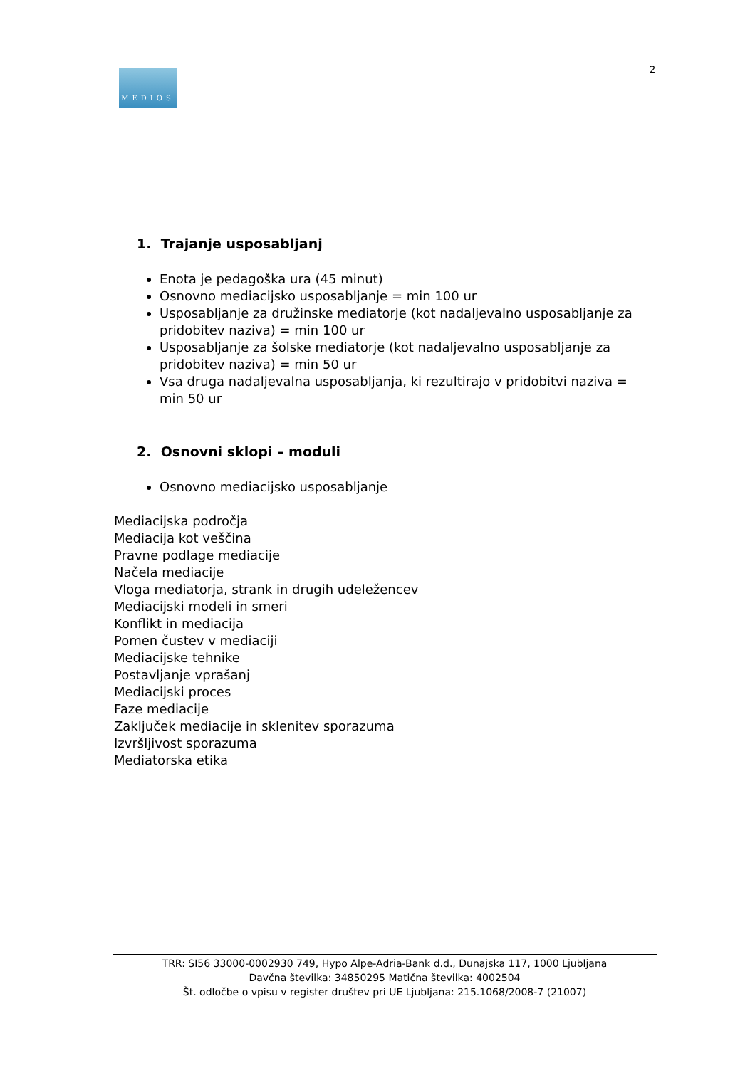MEDIOS 2
1. Trajanje usposabljanj
Enota je pedagoška ura (45 minut)
Osnovno mediacijsko usposabljanje = min 100 ur
Usposabljanje za družinske mediatorje (kot nadaljevalno usposabljanje za pridobitev naziva) = min 100 ur
Usposabljanje za šolske mediatorje (kot nadaljevalno usposabljanje za pridobitev naziva) = min 50 ur
Vsa druga nadaljevalna usposabljanja, ki rezultirajo v pridobitvi naziva = min 50 ur
2. Osnovni sklopi – moduli
Osnovno mediacijsko usposabljanje
Mediacijska področja
Mediacija kot veščina
Pravne podlage mediacije
Načela mediacije
Vloga mediatorja, strank in drugih udeležencev
Mediacijski modeli in smeri
Konflikt in mediacija
Pomen čustev v mediaciji
Mediacijske tehnike
Postavljanje vprašanj
Mediacijski proces
Faze mediacije
Zaključek mediacije in sklenitev sporazuma
Izvršljivost sporazuma
Mediatorska etika
TRR: SI56 33000-0002930 749, Hypo Alpe-Adria-Bank d.d., Dunajska 117, 1000 Ljubljana
Davčna številka: 34850295 Matična številka: 4002504
Št. odločbe o vpisu v register društev pri UE Ljubljana: 215.1068/2008-7 (21007)